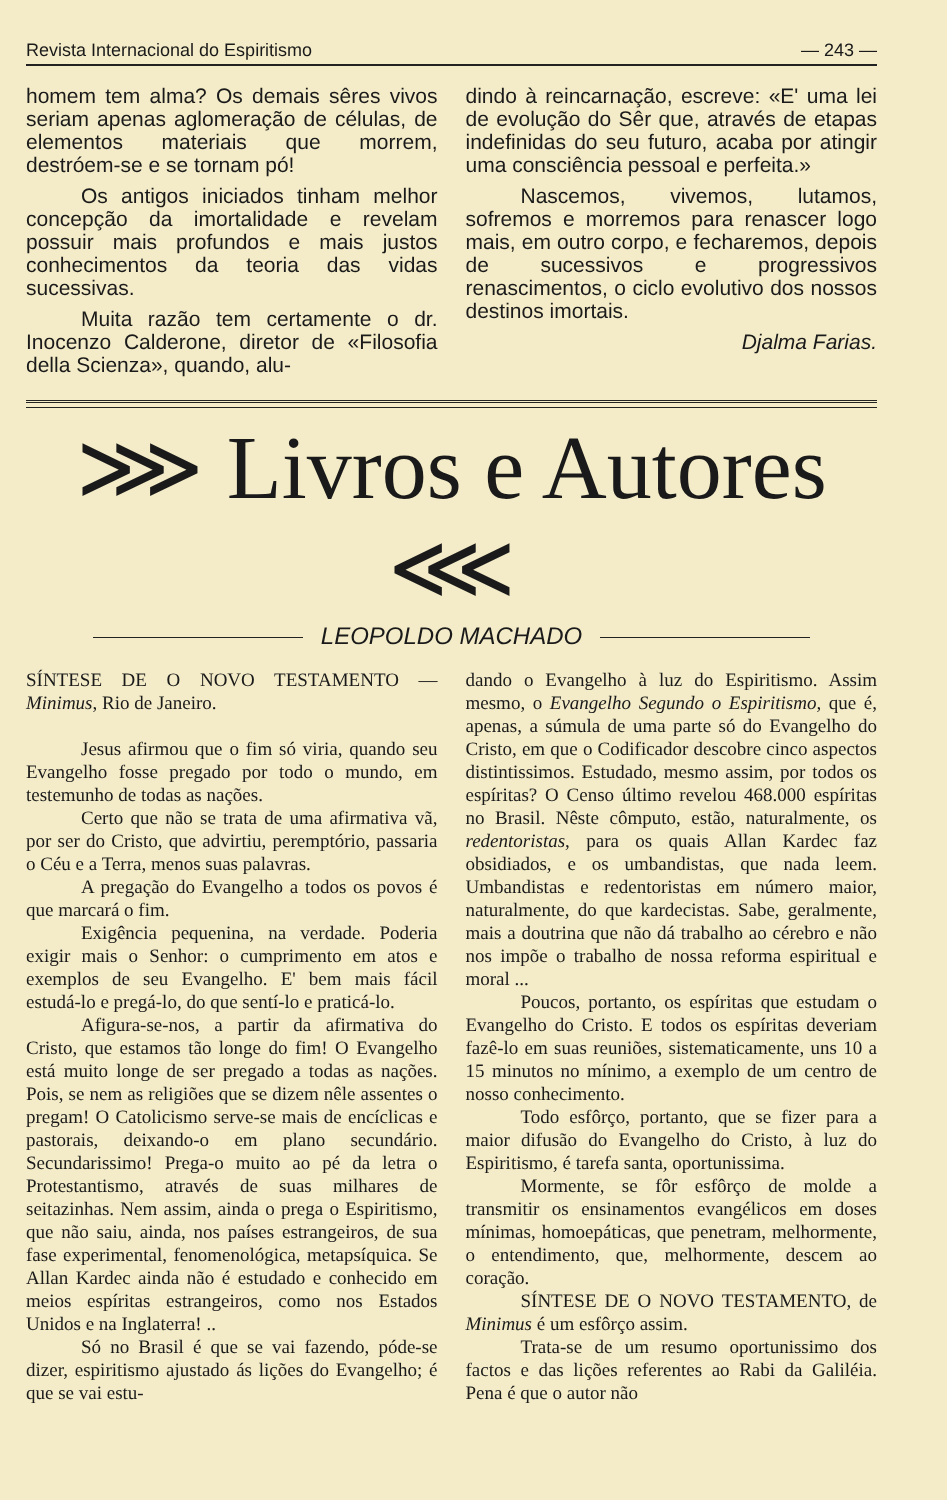Revista Internacional do Espiritismo — 243 —
homem tem alma? Os demais sêres vivos seriam apenas aglomeração de células, de elementos materiais que morrem, destróem-se e se tornam pó!
Os antigos iniciados tinham melhor concepção da imortalidade e revelam possuir mais profundos e mais justos conhecimentos da teoria das vidas sucessivas.
Muita razão tem certamente o dr. Inocenzo Calderone, diretor de «Filosofia della Scienza», quando, alu-
dindo à reincarnação, escreve: «E' uma lei de evolução do Sêr que, através de etapas indefinidas do seu futuro, acaba por atingir uma consciência pessoal e perfeita.»
Nascemos, vivemos, lutamos, sofremos e morremos para renascer logo mais, em outro corpo, e fecharemos, depois de sucessivos e progressivos renascimentos, o ciclo evolutivo dos nossos destinos imortais.
Djalma Farias.
⋙ Livros e Autores ⋘
LEOPOLDO MACHADO
SÍNTESE DE O NOVO TESTAMENTO — Minimus, Rio de Janeiro.
Jesus afirmou que o fim só viria, quando seu Evangelho fosse pregado por todo o mundo, em testemunho de todas as nações.
Certo que não se trata de uma afirmativa vã, por ser do Cristo, que advirtiu, peremptório, passaria o Céu e a Terra, menos suas palavras.
A pregação do Evangelho a todos os povos é que marcará o fim.
Exigência pequenina, na verdade. Poderia exigir mais o Senhor: o cumprimento em atos e exemplos de seu Evangelho. E' bem mais fácil estudá-lo e pregá-lo, do que sentí-lo e praticá-lo.
Afigura-se-nos, a partir da afirmativa do Cristo, que estamos tão longe do fim! O Evangelho está muito longe de ser pregado a todas as nações. Pois, se nem as religiões que se dizem nêle assentes o pregam! O Catolicismo serve-se mais de encíclicas e pastorais, deixando-o em plano secundário. Secundarissimo! Prega-o muito ao pé da letra o Protestantismo, através de suas milhares de seitazinhas. Nem assim, ainda o prega o Espiritismo, que não saiu, ainda, nos países estrangeiros, de sua fase experimental, fenomenológica, metapsíquica. Se Allan Kardec ainda não é estudado e conhecido em meios espíritas estrangeiros, como nos Estados Unidos e na Inglaterra! ..
Só no Brasil é que se vai fazendo, póde-se dizer, espiritismo ajustado ás lições do Evangelho; é que se vai estu-
dando o Evangelho à luz do Espiritismo. Assim mesmo, o Evangelho Segundo o Espiritismo, que é, apenas, a súmula de uma parte só do Evangelho do Cristo, em que o Codificador descobre cinco aspectos distintissimos. Estudado, mesmo assim, por todos os espíritas? O Censo último revelou 468.000 espíritas no Brasil. Nêste cômputo, estão, naturalmente, os redentoristas, para os quais Allan Kardec faz obsidiados, e os umbandistas, que nada leem. Umbandistas e redentoristas em número maior, naturalmente, do que kardecistas. Sabe, geralmente, mais a doutrina que não dá trabalho ao cérebro e não nos impõe o trabalho de nossa reforma espiritual e moral ...
Poucos, portanto, os espíritas que estudam o Evangelho do Cristo. E todos os espíritas deveriam fazê-lo em suas reuniões, sistematicamente, uns 10 a 15 minutos no mínimo, a exemplo de um centro de nosso conhecimento.
Todo esfôrço, portanto, que se fizer para a maior difusão do Evangelho do Cristo, à luz do Espiritismo, é tarefa santa, oportunissima.
Mormente, se fôr esfôrço de molde a transmitir os ensinamentos evangélicos em doses mínimas, homoepáticas, que penetram, melhormente, o entendimento, que, melhormente, descem ao coração.
SÍNTESE DE O NOVO TESTAMENTO, de Minimus é um esfôrço assim.
Trata-se de um resumo oportunissimo dos factos e das lições referentes ao Rabi da Galiléia. Pena é que o autor não